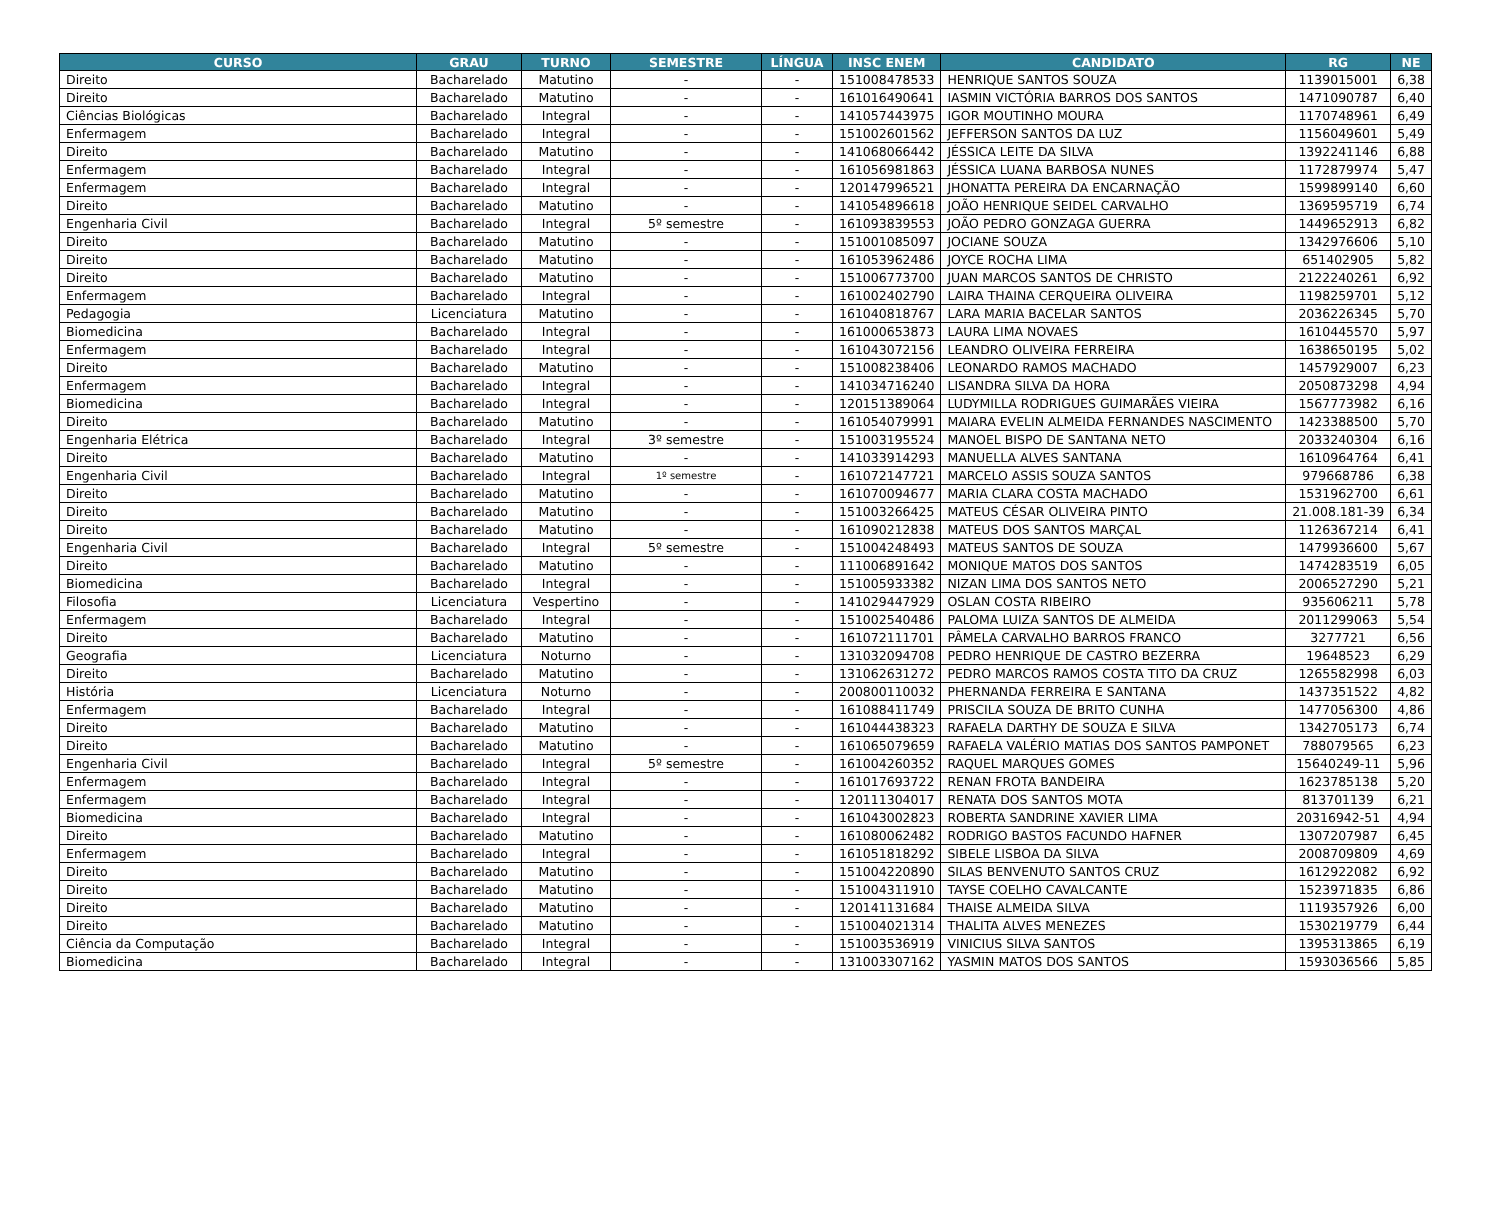| CURSO | GRAU | TURNO | SEMESTRE | LÍNGUA | INSC ENEM | CANDIDATO | RG | NE |
| --- | --- | --- | --- | --- | --- | --- | --- | --- |
| Direito | Bacharelado | Matutino | - | - | 151008478533 | HENRIQUE SANTOS SOUZA | 1139015001 | 6,38 |
| Direito | Bacharelado | Matutino | - | - | 161016490641 | IASMIN VICTÓRIA BARROS DOS SANTOS | 1471090787 | 6,40 |
| Ciências Biológicas | Bacharelado | Integral | - | - | 141057443975 | IGOR MOUTINHO MOURA | 1170748961 | 6,49 |
| Enfermagem | Bacharelado | Integral | - | - | 151002601562 | JEFFERSON SANTOS DA LUZ | 1156049601 | 5,49 |
| Direito | Bacharelado | Matutino | - | - | 141068066442 | JÉSSICA LEITE DA SILVA | 1392241146 | 6,88 |
| Enfermagem | Bacharelado | Integral | - | - | 161056981863 | JÉSSICA LUANA BARBOSA NUNES | 1172879974 | 5,47 |
| Enfermagem | Bacharelado | Integral | - | - | 120147996521 | JHONATTA PEREIRA DA ENCARNAÇÃO | 1599899140 | 6,60 |
| Direito | Bacharelado | Matutino | - | - | 141054896618 | JOÃO HENRIQUE SEIDEL CARVALHO | 1369595719 | 6,74 |
| Engenharia Civil | Bacharelado | Integral | 5º semestre | - | 161093839553 | JOÃO PEDRO GONZAGA GUERRA | 1449652913 | 6,82 |
| Direito | Bacharelado | Matutino | - | - | 151001085097 | JOCIANE SOUZA | 1342976606 | 5,10 |
| Direito | Bacharelado | Matutino | - | - | 161053962486 | JOYCE ROCHA LIMA | 651402905 | 5,82 |
| Direito | Bacharelado | Matutino | - | - | 151006773700 | JUAN MARCOS SANTOS DE CHRISTO | 2122240261 | 6,92 |
| Enfermagem | Bacharelado | Integral | - | - | 161002402790 | LAIRA THAINA CERQUEIRA OLIVEIRA | 1198259701 | 5,12 |
| Pedagogia | Licenciatura | Matutino | - | - | 161040818767 | LARA MARIA BACELAR SANTOS | 2036226345 | 5,70 |
| Biomedicina | Bacharelado | Integral | - | - | 161000653873 | LAURA LIMA NOVAES | 1610445570 | 5,97 |
| Enfermagem | Bacharelado | Integral | - | - | 161043072156 | LEANDRO OLIVEIRA FERREIRA | 1638650195 | 5,02 |
| Direito | Bacharelado | Matutino | - | - | 151008238406 | LEONARDO RAMOS MACHADO | 1457929007 | 6,23 |
| Enfermagem | Bacharelado | Integral | - | - | 141034716240 | LISANDRA SILVA DA HORA | 2050873298 | 4,94 |
| Biomedicina | Bacharelado | Integral | - | - | 120151389064 | LUDYMILLA RODRIGUES GUIMARÃES VIEIRA | 1567773982 | 6,16 |
| Direito | Bacharelado | Matutino | - | - | 161054079991 | MAIARA EVELIN ALMEIDA FERNANDES NASCIMENTO | 1423388500 | 5,70 |
| Engenharia Elétrica | Bacharelado | Integral | 3º semestre | - | 151003195524 | MANOEL BISPO DE SANTANA NETO | 2033240304 | 6,16 |
| Direito | Bacharelado | Matutino | - | - | 141033914293 | MANUELLA ALVES SANTANA | 1610964764 | 6,41 |
| Engenharia Civil | Bacharelado | Integral | 1º semestre | - | 161072147721 | MARCELO ASSIS SOUZA SANTOS | 979668786 | 6,38 |
| Direito | Bacharelado | Matutino | - | - | 161070094677 | MARIA CLARA COSTA MACHADO | 1531962700 | 6,61 |
| Direito | Bacharelado | Matutino | - | - | 151003266425 | MATEUS CÉSAR OLIVEIRA PINTO | 21.008.181-39 | 6,34 |
| Direito | Bacharelado | Matutino | - | - | 161090212838 | MATEUS DOS SANTOS MARÇAL | 1126367214 | 6,41 |
| Engenharia Civil | Bacharelado | Integral | 5º semestre | - | 151004248493 | MATEUS SANTOS DE SOUZA | 1479936600 | 5,67 |
| Direito | Bacharelado | Matutino | - | - | 111006891642 | MONIQUE MATOS DOS SANTOS | 1474283519 | 6,05 |
| Biomedicina | Bacharelado | Integral | - | - | 151005933382 | NIZAN LIMA DOS SANTOS NETO | 2006527290 | 5,21 |
| Filosofia | Licenciatura | Vespertino | - | - | 141029447929 | OSLAN COSTA RIBEIRO | 935606211 | 5,78 |
| Enfermagem | Bacharelado | Integral | - | - | 151002540486 | PALOMA LUIZA SANTOS DE ALMEIDA | 2011299063 | 5,54 |
| Direito | Bacharelado | Matutino | - | - | 161072111701 | PÂMELA CARVALHO BARROS FRANCO | 3277721 | 6,56 |
| Geografia | Licenciatura | Noturno | - | - | 131032094708 | PEDRO HENRIQUE DE CASTRO BEZERRA | 19648523 | 6,29 |
| Direito | Bacharelado | Matutino | - | - | 131062631272 | PEDRO MARCOS RAMOS COSTA TITO DA CRUZ | 1265582998 | 6,03 |
| História | Licenciatura | Noturno | - | - | 200800110032 | PHERNANDA FERREIRA E SANTANA | 1437351522 | 4,82 |
| Enfermagem | Bacharelado | Integral | - | - | 161088411749 | PRISCILA SOUZA DE BRITO CUNHA | 1477056300 | 4,86 |
| Direito | Bacharelado | Matutino | - | - | 161044438323 | RAFAELA DARTHY DE SOUZA E SILVA | 1342705173 | 6,74 |
| Direito | Bacharelado | Matutino | - | - | 161065079659 | RAFAELA VALÉRIO MATIAS DOS SANTOS PAMPONET | 788079565 | 6,23 |
| Engenharia Civil | Bacharelado | Integral | 5º semestre | - | 161004260352 | RAQUEL MARQUES GOMES | 15640249-11 | 5,96 |
| Enfermagem | Bacharelado | Integral | - | - | 161017693722 | RENAN FROTA BANDEIRA | 1623785138 | 5,20 |
| Enfermagem | Bacharelado | Integral | - | - | 120111304017 | RENATA DOS SANTOS MOTA | 813701139 | 6,21 |
| Biomedicina | Bacharelado | Integral | - | - | 161043002823 | ROBERTA SANDRINE XAVIER LIMA | 20316942-51 | 4,94 |
| Direito | Bacharelado | Matutino | - | - | 161080062482 | RODRIGO BASTOS FACUNDO HAFNER | 1307207987 | 6,45 |
| Enfermagem | Bacharelado | Integral | - | - | 161051818292 | SIBELE LISBOA DA SILVA | 2008709809 | 4,69 |
| Direito | Bacharelado | Matutino | - | - | 151004220890 | SILAS BENVENUTO SANTOS CRUZ | 1612922082 | 6,92 |
| Direito | Bacharelado | Matutino | - | - | 151004311910 | TAYSE COELHO CAVALCANTE | 1523971835 | 6,86 |
| Direito | Bacharelado | Matutino | - | - | 120141131684 | THAISE ALMEIDA SILVA | 1119357926 | 6,00 |
| Direito | Bacharelado | Matutino | - | - | 151004021314 | THALITA ALVES MENEZES | 1530219779 | 6,44 |
| Ciência da Computação | Bacharelado | Integral | - | - | 151003536919 | VINICIUS SILVA SANTOS | 1395313865 | 6,19 |
| Biomedicina | Bacharelado | Integral | - | - | 131003307162 | YASMIN MATOS DOS SANTOS | 1593036566 | 5,85 |